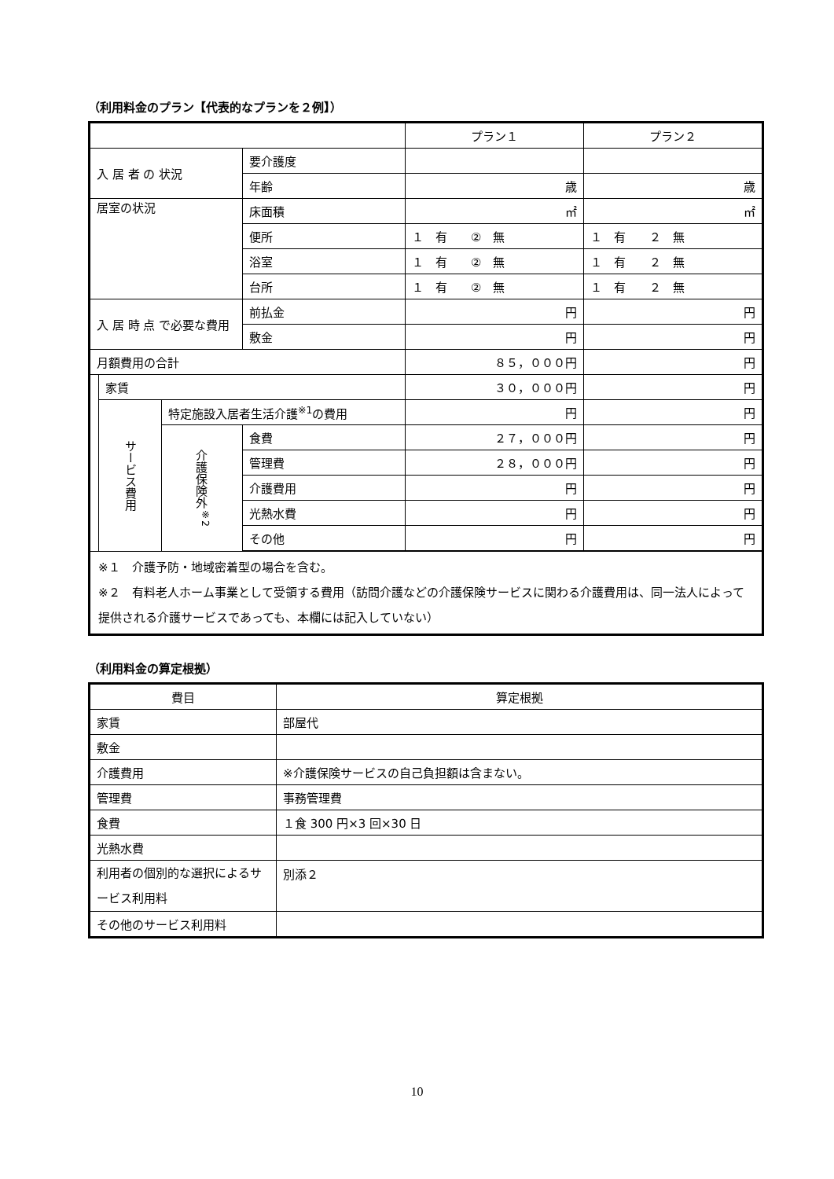（利用料金のプラン【代表的なプランを２例】）
| | | | | プラン１ | プラン２ |
| 入 居 者 の 状況 | | | 要介護度 | | |
| | | | 年齢 | 歳 | 歳 |
| 居室の状況 | | | 床面積 | ㎡ | ㎡ |
| | | | 便所 | １ 有 ② 無 | １ 有 ２ 無 |
| | | | 浴室 | １ 有 ② 無 | １ 有 ２ 無 |
| | | | 台所 | １ 有 ② 無 | １ 有 ２ 無 |
| 入 居 時 点 で必要な費用 | | | 前払金 | 円 | 円 |
| | | | 敷金 | 円 | 円 |
| 月額費用の合計 | | | | ８５，０００円 | 円 |
| | 家賃 | | | ３０，０００円 | 円 |
| | サービス費用 | 特定施設入居者生活介護<sup>※1</sup>の費用 | | 円 | 円 |
| | | 介護保険外<sup>※2</sup> | 食費 | ２７，０００円 | 円 |
| | | | 管理費 | ２８，０００円 | 円 |
| | | | 介護費用 | 円 | 円 |
| | | | 光熱水費 | 円 | 円 |
| | | | その他 | 円 | 円 |
| ※１ 介護予防・地域密着型の場合を含む。 ※２ 有料老人ホーム事業として受領する費用（訪問介護などの介護保険サービスに関わる介護費用は、同一法人によって提供される介護サービスであっても、本欄には記入していない） | | | | | |
（利用料金の算定根拠）
| 費目 | 算定根拠 |
| 家賃 | 部屋代 |
| 敷金 | |
| 介護費用 | ※介護保険サービスの自己負担額は含まない。 |
| 管理費 | 事務管理費 |
| 食費 | １食 300 円×3 回×30 日 |
| 光熱水費 | |
| 利用者の個別的な選択によるサービス利用料 | 別添２ |
| その他のサービス利用料 | |
10